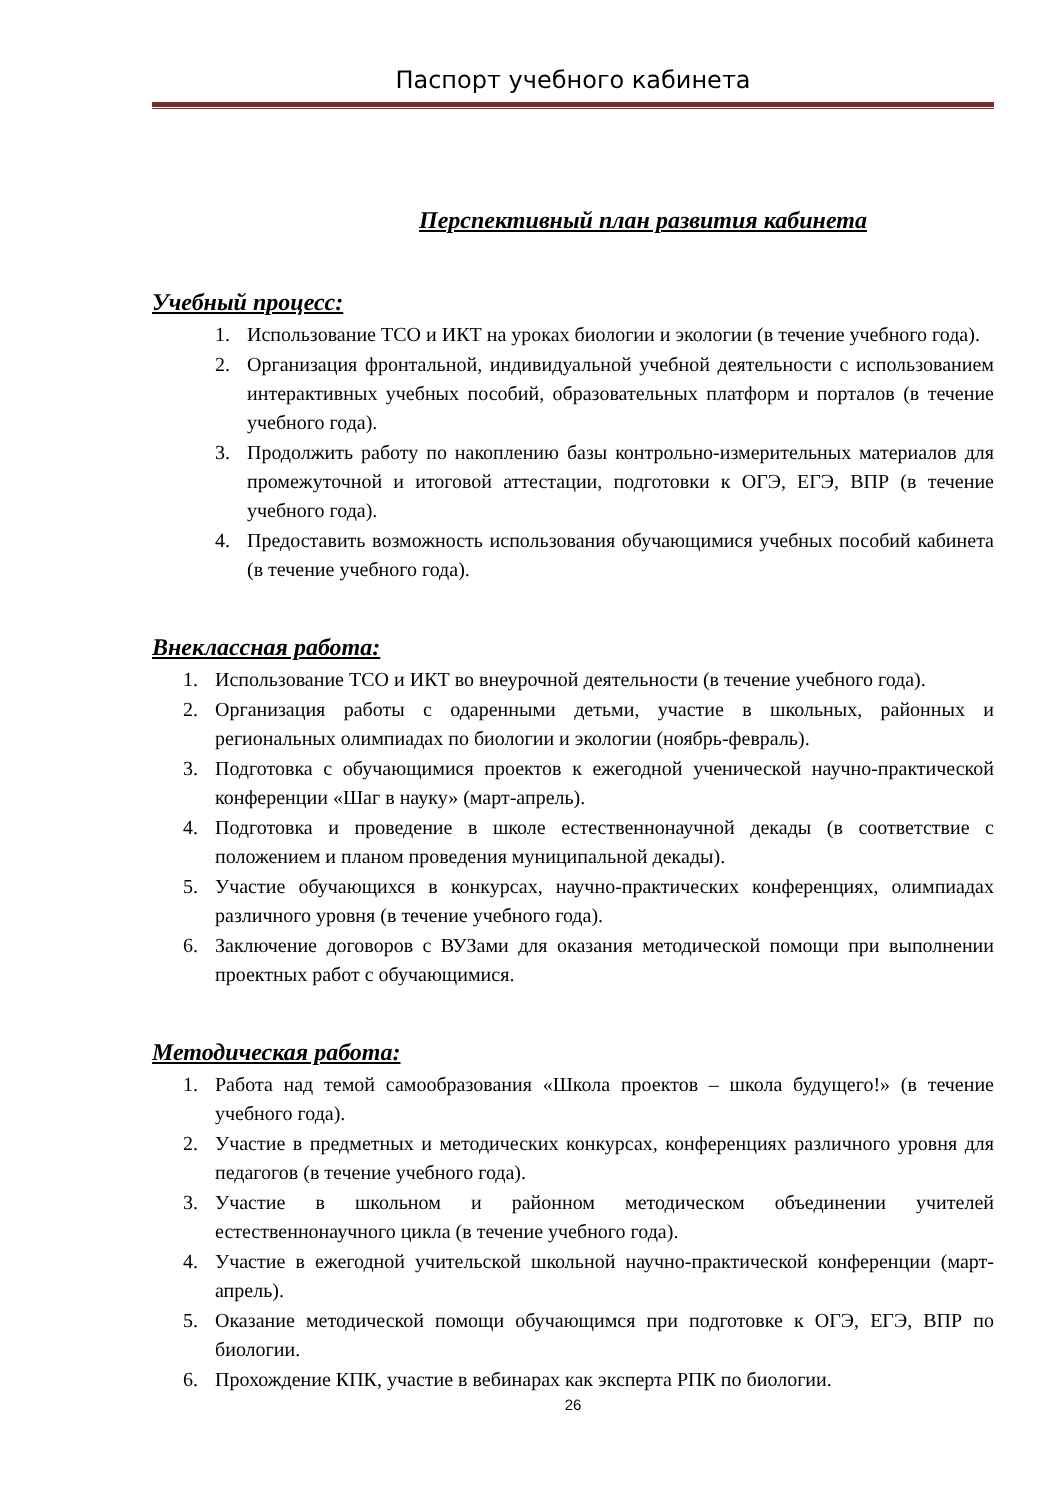Паспорт учебного кабинета
Перспективный план развития кабинета
Учебный процесс:
1. Использование ТСО и ИКТ на уроках биологии и экологии (в течение учебного года).
2. Организация фронтальной, индивидуальной учебной деятельности с использованием интерактивных учебных пособий, образовательных платформ и порталов (в течение учебного года).
3. Продолжить работу по накоплению базы контрольно-измерительных материалов для промежуточной и итоговой аттестации, подготовки к ОГЭ, ЕГЭ, ВПР (в течение учебного года).
4. Предоставить возможность использования обучающимися учебных пособий кабинета (в течение учебного года).
Внеклассная работа:
1. Использование ТСО и ИКТ во внеурочной деятельности (в течение учебного года).
2. Организация работы с одаренными детьми, участие в школьных, районных и региональных олимпиадах по биологии и экологии (ноябрь-февраль).
3. Подготовка с обучающимися проектов к ежегодной ученической научно-практической конференции «Шаг в науку» (март-апрель).
4. Подготовка и проведение в школе естественнонаучной декады (в соответствие с положением и планом проведения муниципальной декады).
5. Участие обучающихся в конкурсах, научно-практических конференциях, олимпиадах различного уровня (в течение учебного года).
6. Заключение договоров с ВУЗами для оказания методической помощи при выполнении проектных работ с обучающимися.
Методическая работа:
1. Работа над темой самообразования «Школа проектов – школа будущего!» (в течение учебного года).
2. Участие в предметных и методических конкурсах, конференциях различного уровня для педагогов (в течение учебного года).
3. Участие в школьном и районном методическом объединении учителей естественнонаучного цикла (в течение учебного года).
4. Участие в ежегодной учительской школьной научно-практической конференции (март-апрель).
5. Оказание методической помощи обучающимся при подготовке к ОГЭ, ЕГЭ, ВПР по биологии.
6. Прохождение КПК, участие в вебинарах как эксперта РПК по биологии.
26